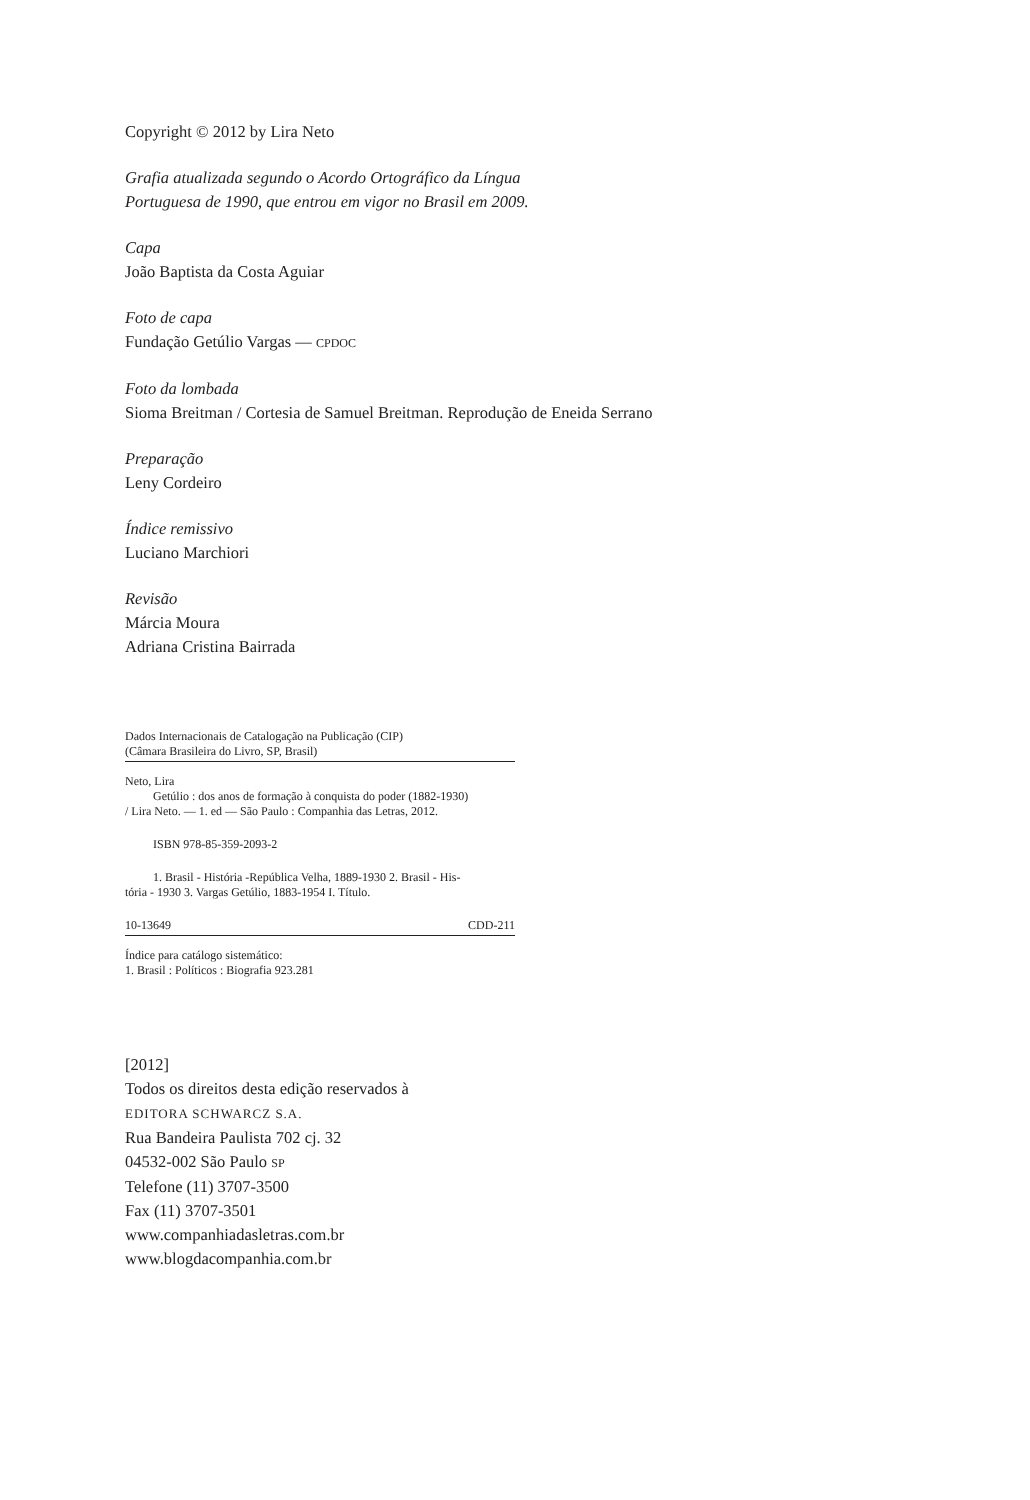Copyright © 2012 by Lira Neto
Grafia atualizada segundo o Acordo Ortográfico da Língua
Portuguesa de 1990, que entrou em vigor no Brasil em 2009.
Capa
João Baptista da Costa Aguiar
Foto de capa
Fundação Getúlio Vargas — CPDOC
Foto da lombada
Sioma Breitman / Cortesia de Samuel Breitman. Reprodução de Eneida Serrano
Preparação
Leny Cordeiro
Índice remissivo
Luciano Marchiori
Revisão
Márcia Moura
Adriana Cristina Bairrada
Dados Internacionais de Catalogação na Publicação (CIP)
(Câmara Brasileira do Livro, SP, Brasil)
Neto, Lira
Getúlio : dos anos de formação à conquista do poder (1882-1930)
/ Lira Neto. — 1. ed — São Paulo : Companhia das Letras, 2012.
ISBN 978-85-359-2093-2
1. Brasil - História -República Velha, 1889-1930 2. Brasil - His-
tória - 1930 3. Vargas Getúlio, 1883-1954 I. Título.
10-13649 CDD-211
Índice para catálogo sistemático:
1. Brasil : Políticos : Biografia 923.281
[2012]
Todos os direitos desta edição reservados à
EDITORA SCHWARCZ S.A.
Rua Bandeira Paulista 702 cj. 32
04532-002 São Paulo SP
Telefone (11) 3707-3500
Fax (11) 3707-3501
www.companhiadasletras.com.br
www.blogdacompanhia.com.br